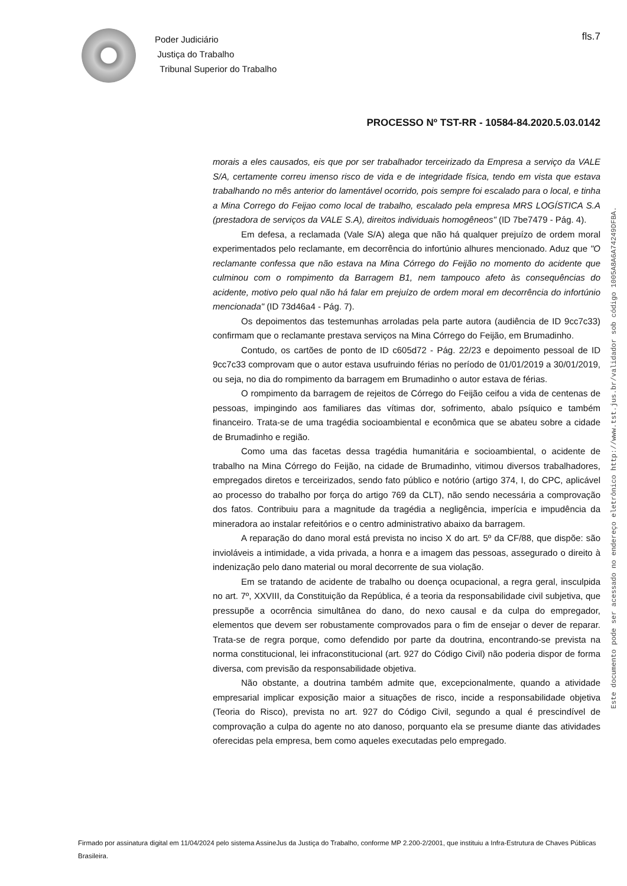Poder Judiciário
Justiça do Trabalho
Tribunal Superior do Trabalho
fls.7
PROCESSO Nº TST-RR - 10584-84.2020.5.03.0142
morais a eles causados, eis que por ser trabalhador terceirizado da Empresa a serviço da VALE S/A, certamente correu imenso risco de vida e de integridade física, tendo em vista que estava trabalhando no mês anterior do lamentável ocorrido, pois sempre foi escalado para o local, e tinha a Mina Corrego do Feijao como local de trabalho, escalado pela empresa MRS LOGÍSTICA S.A (prestadora de serviços da VALE S.A), direitos individuais homogêneos" (ID 7be7479 - Pág. 4).
Em defesa, a reclamada (Vale S/A) alega que não há qualquer prejuízo de ordem moral experimentados pelo reclamante, em decorrência do infortúnio alhures mencionado. Aduz que "O reclamante confessa que não estava na Mina Córrego do Feijão no momento do acidente que culminou com o rompimento da Barragem B1, nem tampouco afeto às consequências do acidente, motivo pelo qual não há falar em prejuízo de ordem moral em decorrência do infortúnio mencionada" (ID 73d46a4 - Pág. 7).
Os depoimentos das testemunhas arroladas pela parte autora (audiência de ID 9cc7c33) confirmam que o reclamante prestava serviços na Mina Córrego do Feijão, em Brumadinho.
Contudo, os cartões de ponto de ID c605d72 - Pág. 22/23 e depoimento pessoal de ID 9cc7c33 comprovam que o autor estava usufruindo férias no período de 01/01/2019 a 30/01/2019, ou seja, no dia do rompimento da barragem em Brumadinho o autor estava de férias.
O rompimento da barragem de rejeitos de Córrego do Feijão ceifou a vida de centenas de pessoas, impingindo aos familiares das vítimas dor, sofrimento, abalo psíquico e também financeiro. Trata-se de uma tragédia socioambiental e econômica que se abateu sobre a cidade de Brumadinho e região.
Como uma das facetas dessa tragédia humanitária e socioambiental, o acidente de trabalho na Mina Córrego do Feijão, na cidade de Brumadinho, vitimou diversos trabalhadores, empregados diretos e terceirizados, sendo fato público e notório (artigo 374, I, do CPC, aplicável ao processo do trabalho por força do artigo 769 da CLT), não sendo necessária a comprovação dos fatos. Contribuiu para a magnitude da tragédia a negligência, imperícia e impudência da mineradora ao instalar refeitórios e o centro administrativo abaixo da barragem.
A reparação do dano moral está prevista no inciso X do art. 5º da CF/88, que dispõe: são invioláveis a intimidade, a vida privada, a honra e a imagem das pessoas, assegurado o direito à indenização pelo dano material ou moral decorrente de sua violação.
Em se tratando de acidente de trabalho ou doença ocupacional, a regra geral, insculpida no art. 7º, XXVIII, da Constituição da República, é a teoria da responsabilidade civil subjetiva, que pressupõe a ocorrência simultânea do dano, do nexo causal e da culpa do empregador, elementos que devem ser robustamente comprovados para o fim de ensejar o dever de reparar. Trata-se de regra porque, como defendido por parte da doutrina, encontrando-se prevista na norma constitucional, lei infraconstitucional (art. 927 do Código Civil) não poderia dispor de forma diversa, com previsão da responsabilidade objetiva.
Não obstante, a doutrina também admite que, excepcionalmente, quando a atividade empresarial implicar exposição maior a situações de risco, incide a responsabilidade objetiva (Teoria do Risco), prevista no art. 927 do Código Civil, segundo a qual é prescindível de comprovação a culpa do agente no ato danoso, porquanto ela se presume diante das atividades oferecidas pela empresa, bem como aqueles executadas pelo empregado.
Este documento pode ser acessado no endereço eletrônico http://www.tst.jus.br/validador sob código 1005A8A6A74249DFBA.
Firmado por assinatura digital em 11/04/2024 pelo sistema AssineJus da Justiça do Trabalho, conforme MP 2.200-2/2001, que instituiu a Infra-Estrutura de Chaves Públicas Brasileira.